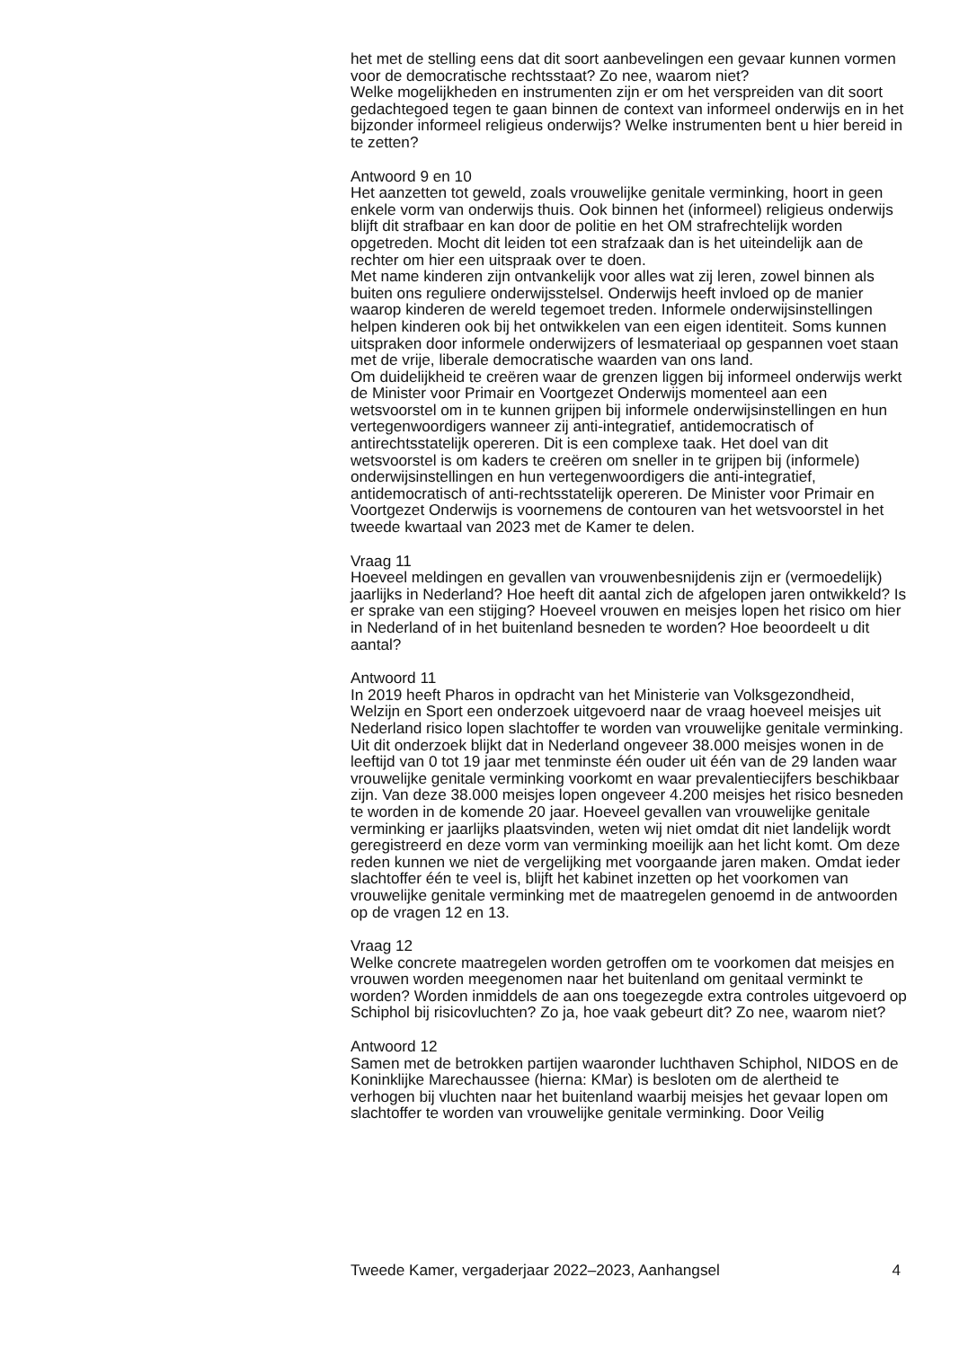het met de stelling eens dat dit soort aanbevelingen een gevaar kunnen vormen voor de democratische rechtsstaat? Zo nee, waarom niet?
Welke mogelijkheden en instrumenten zijn er om het verspreiden van dit soort gedachtegoed tegen te gaan binnen de context van informeel onderwijs en in het bijzonder informeel religieus onderwijs? Welke instrumenten bent u hier bereid in te zetten?
Antwoord 9 en 10
Het aanzetten tot geweld, zoals vrouwelijke genitale verminking, hoort in geen enkele vorm van onderwijs thuis. Ook binnen het (informeel) religieus onderwijs blijft dit strafbaar en kan door de politie en het OM strafrechtelijk worden opgetreden. Mocht dit leiden tot een strafzaak dan is het uiteindelijk aan de rechter om hier een uitspraak over te doen.
Met name kinderen zijn ontvankelijk voor alles wat zij leren, zowel binnen als buiten ons reguliere onderwijsstelsel. Onderwijs heeft invloed op de manier waarop kinderen de wereld tegemoet treden. Informele onderwijsinstellingen helpen kinderen ook bij het ontwikkelen van een eigen identiteit. Soms kunnen uitspraken door informele onderwijzers of lesmateriaal op gespannen voet staan met de vrije, liberale democratische waarden van ons land.
Om duidelijkheid te creëren waar de grenzen liggen bij informeel onderwijs werkt de Minister voor Primair en Voortgezet Onderwijs momenteel aan een wetsvoorstel om in te kunnen grijpen bij informele onderwijsinstellingen en hun vertegenwoordigers wanneer zij anti-integratief, antidemocratisch of antirechtsstatelijk opereren. Dit is een complexe taak. Het doel van dit wetsvoorstel is om kaders te creëren om sneller in te grijpen bij (informele) onderwijsinstellingen en hun vertegenwoordigers die anti-integratief, antidemocratisch of anti-rechtsstatelijk opereren. De Minister voor Primair en Voortgezet Onderwijs is voornemens de contouren van het wetsvoorstel in het tweede kwartaal van 2023 met de Kamer te delen.
Vraag 11
Hoeveel meldingen en gevallen van vrouwenbesnijdenis zijn er (vermoedelijk) jaarlijks in Nederland? Hoe heeft dit aantal zich de afgelopen jaren ontwikkeld? Is er sprake van een stijging? Hoeveel vrouwen en meisjes lopen het risico om hier in Nederland of in het buitenland besneden te worden? Hoe beoordeelt u dit aantal?
Antwoord 11
In 2019 heeft Pharos in opdracht van het Ministerie van Volksgezondheid, Welzijn en Sport een onderzoek uitgevoerd naar de vraag hoeveel meisjes uit Nederland risico lopen slachtoffer te worden van vrouwelijke genitale verminking. Uit dit onderzoek blijkt dat in Nederland ongeveer 38.000 meisjes wonen in de leeftijd van 0 tot 19 jaar met tenminste één ouder uit één van de 29 landen waar vrouwelijke genitale verminking voorkomt en waar prevalentiecijfers beschikbaar zijn. Van deze 38.000 meisjes lopen ongeveer 4.200 meisjes het risico besneden te worden in de komende 20 jaar. Hoeveel gevallen van vrouwelijke genitale verminking er jaarlijks plaatsvinden, weten wij niet omdat dit niet landelijk wordt geregistreerd en deze vorm van verminking moeilijk aan het licht komt. Om deze reden kunnen we niet de vergelijking met voorgaande jaren maken. Omdat ieder slachtoffer één te veel is, blijft het kabinet inzetten op het voorkomen van vrouwelijke genitale verminking met de maatregelen genoemd in de antwoorden op de vragen 12 en 13.
Vraag 12
Welke concrete maatregelen worden getroffen om te voorkomen dat meisjes en vrouwen worden meegenomen naar het buitenland om genitaal verminkt te worden? Worden inmiddels de aan ons toegezegde extra controles uitgevoerd op Schiphol bij risicovluchten? Zo ja, hoe vaak gebeurt dit? Zo nee, waarom niet?
Antwoord 12
Samen met de betrokken partijen waaronder luchthaven Schiphol, NIDOS en de Koninklijke Marechaussee (hierna: KMar) is besloten om de alertheid te verhogen bij vluchten naar het buitenland waarbij meisjes het gevaar lopen om slachtoffer te worden van vrouwelijke genitale verminking. Door Veilig
Tweede Kamer, vergaderjaar 2022–2023, Aanhangsel 4